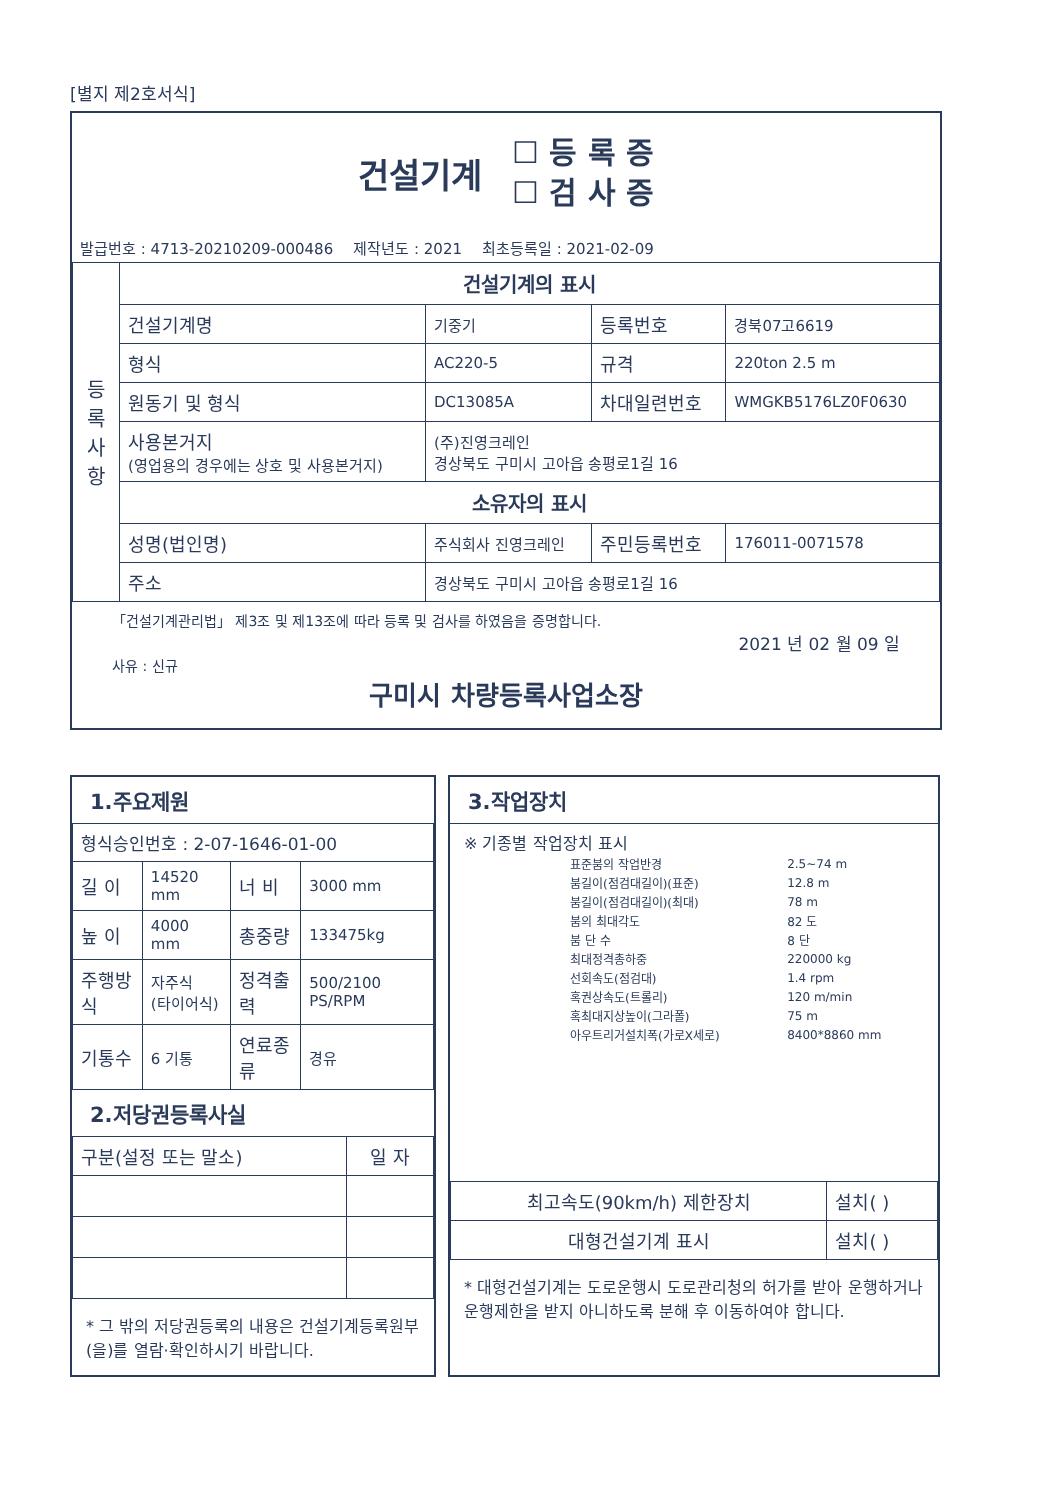[별지 제2호서식]
건설기계
☐ 등 록 증
☐ 검 사 증
발급번호 : 4713-20210209-000486 제작년도 : 2021 최초등록일 : 2021-02-09
| 등 록 사 항 | 건설기계의 표시 | | | |
| | 건설기계명 | 기중기 | 등록번호 | 경북07고6619 |
| | 형식 | AC220-5 | 규격 | 220ton 2.5 m |
| | 원동기 및 형식 | DC13085A | 차대일련번호 | WMGKB5176LZ0F0630 |
| | 사용본거지 (영업용의 경우에는 상호 및 사용본거지) | (주)진영크레인 경상북도 구미시 고아읍 송평로1길 16 | | |
| | 소유자의 표시 | | | |
| | 성명(법인명) | 주식회사 진영크레인 | 주민등록번호 | 176011-0071578 |
| | 주소 | 경상북도 구미시 고아읍 송평로1길 16 | | |
「건설기계관리법」 제3조 및 제13조에 따라 등록 및 검사를 하였음을 증명합니다.
2021 년 02 월 09 일
사유 : 신규
구미시 차량등록사업소장
1.주요제원
| 형식승인번호 : 2-07-1646-01-00 | | | |
| 길 이 | 14520 mm | 너 비 | 3000 mm |
| 높 이 | 4000 mm | 총중량 | 133475kg |
| 주행방식 | 자주식 (타이어식) | 정격출력 | 500/2100 PS/RPM |
| 기통수 | 6 기통 | 연료종류 | 경유 |
2.저당권등록사실
| 구분(설정 또는 말소) | 일 자 |
| --- | --- |
* 그 밖의 저당권등록의 내용은 건설기계등록원부(을)를 열람·확인하시기 바랍니다.
3.작업장치
※ 기종별 작업장치 표시
| 표준붐의 작업반경 | 2.5~74 m |
| 붐길이(점검대길이)(표준) | 12.8 m |
| 붐길이(점검대길이)(최대) | 78 m |
| 붐의 최대각도 | 82 도 |
| 붐 단 수 | 8 단 |
| 최대정격총하중 | 220000 kg |
| 선회속도(점검대) | 1.4 rpm |
| 혹권상속도(트롤리) | 120 m/min |
| 혹최대지상높이(그라폴) | 75 m |
| 아우트리거설치폭(가로X세로) | 8400*8860 mm |
| 최고속도(90km/h) 제한장치 | 설치( ) |
| 대형건설기계 표시 | 설치( ) |
* 대형건설기계는 도로운행시 도로관리청의 허가를 받아 운행하거나 운행제한을 받지 아니하도록 분해 후 이동하여야 합니다.